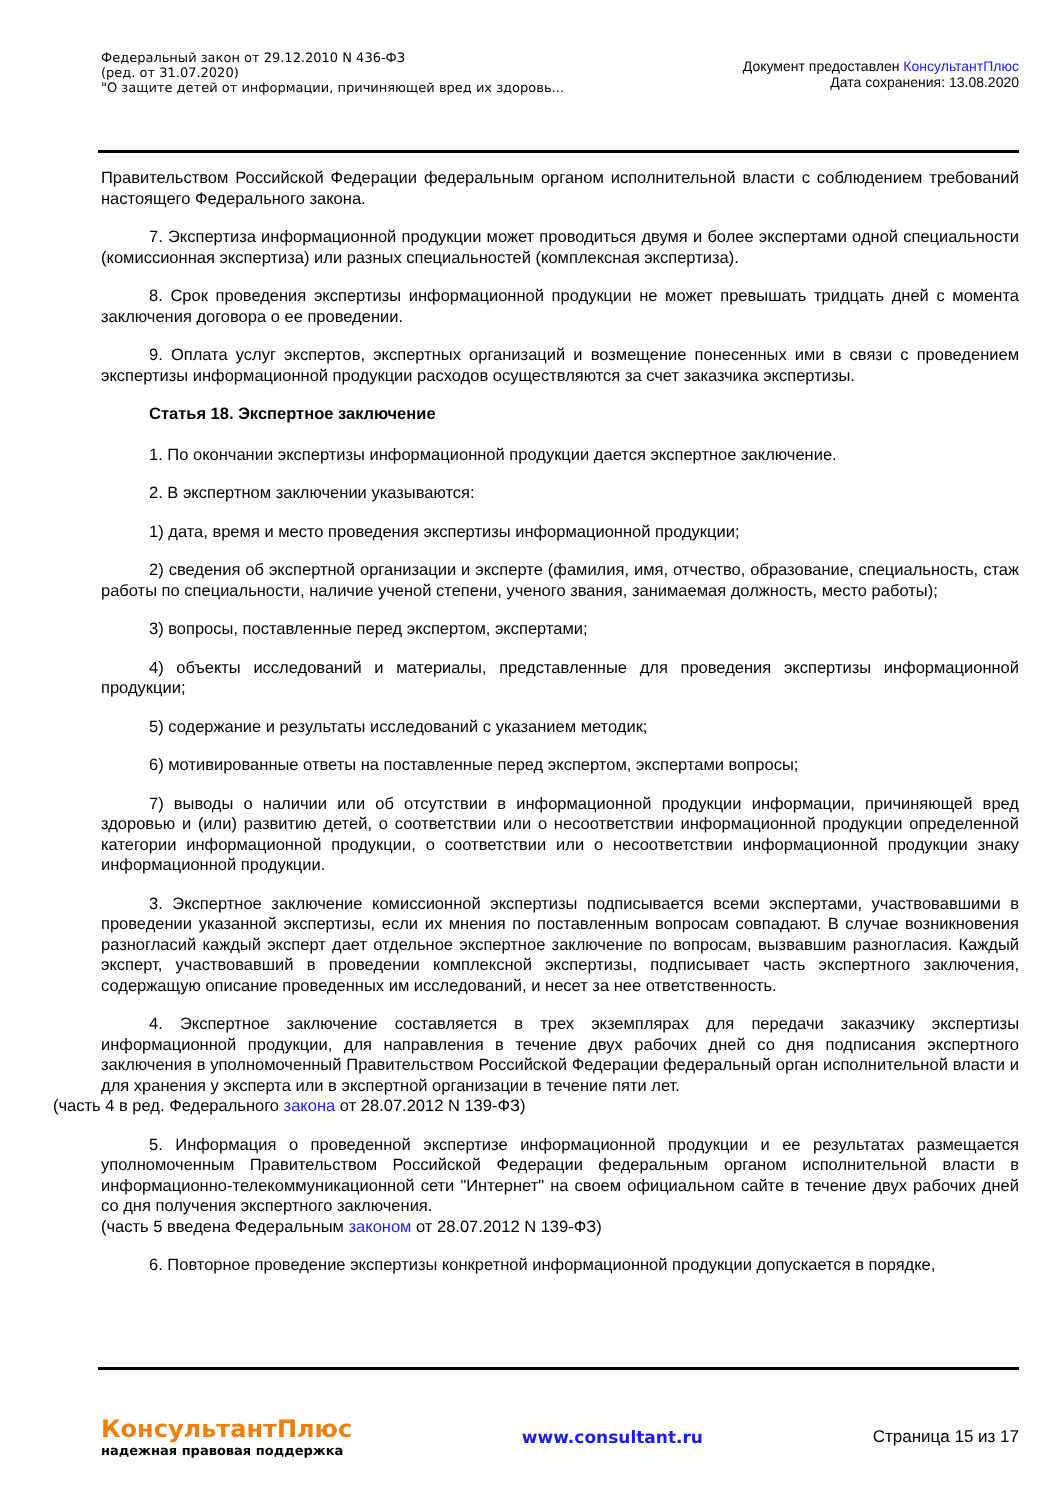Федеральный закон от 29.12.2010 N 436-ФЗ
(ред. от 31.07.2020)
"О защите детей от информации, причиняющей вред их здоровь...
Документ предоставлен КонсультантПлюс
Дата сохранения: 13.08.2020
Правительством Российской Федерации федеральным органом исполнительной власти с соблюдением требований настоящего Федерального закона.
7. Экспертиза информационной продукции может проводиться двумя и более экспертами одной специальности (комиссионная экспертиза) или разных специальностей (комплексная экспертиза).
8. Срок проведения экспертизы информационной продукции не может превышать тридцать дней с момента заключения договора о ее проведении.
9. Оплата услуг экспертов, экспертных организаций и возмещение понесенных ими в связи с проведением экспертизы информационной продукции расходов осуществляются за счет заказчика экспертизы.
Статья 18. Экспертное заключение
1. По окончании экспертизы информационной продукции дается экспертное заключение.
2. В экспертном заключении указываются:
1) дата, время и место проведения экспертизы информационной продукции;
2) сведения об экспертной организации и эксперте (фамилия, имя, отчество, образование, специальность, стаж работы по специальности, наличие ученой степени, ученого звания, занимаемая должность, место работы);
3) вопросы, поставленные перед экспертом, экспертами;
4) объекты исследований и материалы, представленные для проведения экспертизы информационной продукции;
5) содержание и результаты исследований с указанием методик;
6) мотивированные ответы на поставленные перед экспертом, экспертами вопросы;
7) выводы о наличии или об отсутствии в информационной продукции информации, причиняющей вред здоровью и (или) развитию детей, о соответствии или о несоответствии информационной продукции определенной категории информационной продукции, о соответствии или о несоответствии информационной продукции знаку информационной продукции.
3. Экспертное заключение комиссионной экспертизы подписывается всеми экспертами, участвовавшими в проведении указанной экспертизы, если их мнения по поставленным вопросам совпадают. В случае возникновения разногласий каждый эксперт дает отдельное экспертное заключение по вопросам, вызвавшим разногласия. Каждый эксперт, участвовавший в проведении комплексной экспертизы, подписывает часть экспертного заключения, содержащую описание проведенных им исследований, и несет за нее ответственность.
4. Экспертное заключение составляется в трех экземплярах для передачи заказчику экспертизы информационной продукции, для направления в течение двух рабочих дней со дня подписания экспертного заключения в уполномоченный Правительством Российской Федерации федеральный орган исполнительной власти и для хранения у эксперта или в экспертной организации в течение пяти лет.
(часть 4 в ред. Федерального закона от 28.07.2012 N 139-ФЗ)
5. Информация о проведенной экспертизе информационной продукции и ее результатах размещается уполномоченным Правительством Российской Федерации федеральным органом исполнительной власти в информационно-телекоммуникационной сети "Интернет" на своем официальном сайте в течение двух рабочих дней со дня получения экспертного заключения.
(часть 5 введена Федеральным законом от 28.07.2012 N 139-ФЗ)
6. Повторное проведение экспертизы конкретной информационной продукции допускается в порядке,
КонсультантПлюс
надежная правовая поддержка
www.consultant.ru Страница 15 из 17